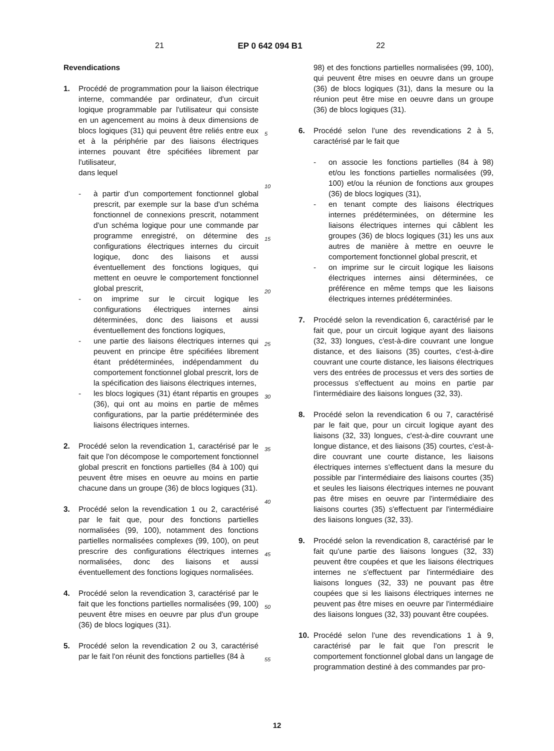21 EP 0 642 094 B1 22
Revendications
1. Procédé de programmation pour la liaison électrique interne, commandée par ordinateur, d'un circuit logique programmable par l'utilisateur qui consiste en un agencement au moins à deux dimensions de blocs logiques (31) qui peuvent être reliés entre eux et à la périphérie par des liaisons électriques internes pouvant être spécifiées librement par l'utilisateur,
dans lequel
- à partir d'un comportement fonctionnel global prescrit, par exemple sur la base d'un schéma fonctionnel de connexions prescrit, notamment d'un schéma logique pour une commande par programme enregistré, on détermine des configurations électriques internes du circuit logique, donc des liaisons et aussi éventuellement des fonctions logiques, qui mettent en oeuvre le comportement fonctionnel global prescrit,
- on imprime sur le circuit logique les configurations électriques internes ainsi déterminées, donc des liaisons et aussi éventuellement des fonctions logiques,
- une partie des liaisons électriques internes qui peuvent en principe être spécifiées librement étant prédéterminées, indépendamment du comportement fonctionnel global prescrit, lors de la spécification des liaisons électriques internes,
- les blocs logiques (31) étant répartis en groupes (36), qui ont au moins en partie de mêmes configurations, par la partie prédéterminée des liaisons électriques internes.
2. Procédé selon la revendication 1, caractérisé par le fait que l'on décompose le comportement fonctionnel global prescrit en fonctions partielles (84 à 100) qui peuvent être mises en oeuvre au moins en partie chacune dans un groupe (36) de blocs logiques (31).
3. Procédé selon la revendication 1 ou 2, caractérisé par le fait que, pour des fonctions partielles normalisées (99, 100), notamment des fonctions partielles normalisées complexes (99, 100), on peut prescrire des configurations électriques internes normalisées, donc des liaisons et aussi éventuellement des fonctions logiques normalisées.
4. Procédé selon la revendication 3, caractérisé par le fait que les fonctions partielles normalisées (99, 100) peuvent être mises en oeuvre par plus d'un groupe (36) de blocs logiques (31).
5. Procédé selon la revendication 2 ou 3, caractérisé par le fait l'on réunit des fonctions partielles (84 à
5
10
15
20
25
30
35
40
45
50
55
98) et des fonctions partielles normalisées (99, 100), qui peuvent être mises en oeuvre dans un groupe (36) de blocs logiques (31), dans la mesure ou la réunion peut être mise en oeuvre dans un groupe (36) de blocs logiques (31).
6. Procédé selon l'une des revendications 2 à 5, caractérisé par le fait que
- on associe les fonctions partielles (84 à 98) et/ou les fonctions partielles normalisées (99, 100) et/ou la réunion de fonctions aux groupes (36) de blocs logiques (31),
- en tenant compte des liaisons électriques internes prédéterminées, on détermine les liaisons électriques internes qui câblent les groupes (36) de blocs logiques (31) les uns aux autres de manière à mettre en oeuvre le comportement fonctionnel global prescrit, et
- on imprime sur le circuit logique les liaisons électriques internes ainsi déterminées, ce préférence en même temps que les liaisons électriques internes prédéterminées.
7. Procédé selon la revendication 6, caractérisé par le fait que, pour un circuit logique ayant des liaisons (32, 33) longues, c'est-à-dire couvrant une longue distance, et des liaisons (35) courtes, c'est-à-dire couvrant une courte distance, les liaisons électriques vers des entrées de processus et vers des sorties de processus s'effectuent au moins en partie par l'intermédiaire des liaisons longues (32, 33).
8. Procédé selon la revendication 6 ou 7, caractérisé par le fait que, pour un circuit logique ayant des liaisons (32, 33) longues, c'est-à-dire couvrant une longue distance, et des liaisons (35) courtes, c'est-à-dire couvrant une courte distance, les liaisons électriques internes s'effectuent dans la mesure du possible par l'intermédiaire des liaisons courtes (35) et seules les liaisons électriques internes ne pouvant pas être mises en oeuvre par l'intermédiaire des liaisons courtes (35) s'effectuent par l'intermédiaire des liaisons longues (32, 33).
9. Procédé selon la revendication 8, caractérisé par le fait qu'une partie des liaisons longues (32, 33) peuvent être coupées et que les liaisons électriques internes ne s'effectuent par l'intermédiaire des liaisons longues (32, 33) ne pouvant pas être coupées que si les liaisons électriques internes ne peuvent pas être mises en oeuvre par l'intermédiaire des liaisons longues (32, 33) pouvant être coupées.
10. Procédé selon l'une des revendications 1 à 9, caractérisé par le fait que l'on prescrit le comportement fonctionnel global dans un langage de programmation destiné à des commandes par pro-
12